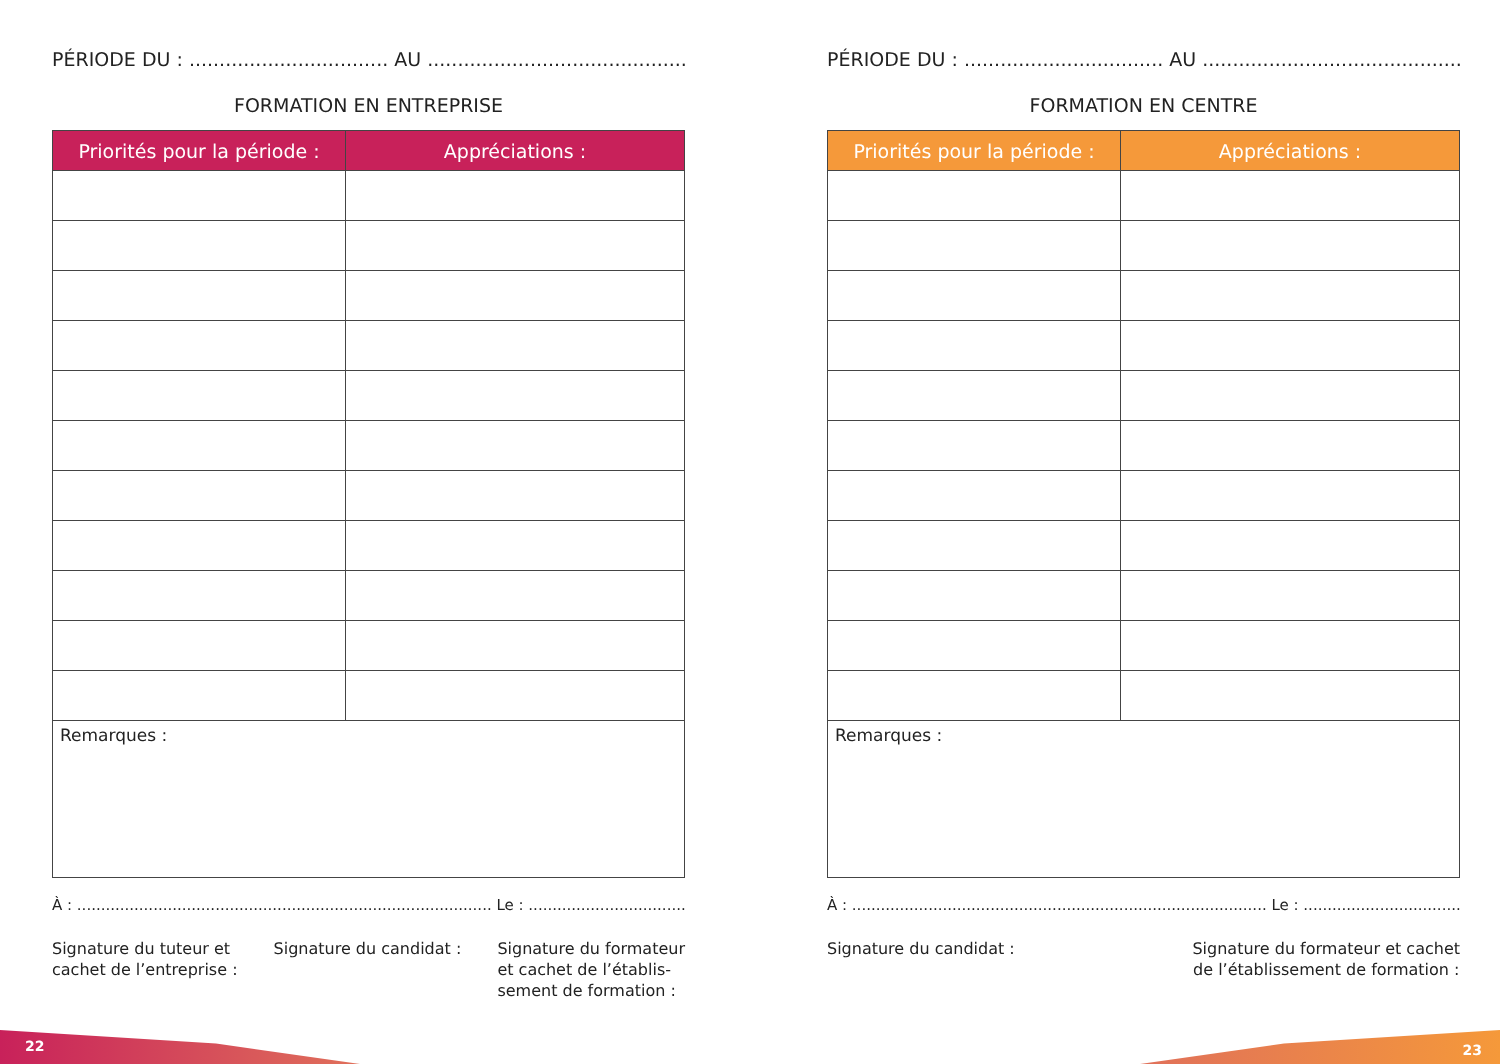PÉRIODE DU : ................................. AU ..............................................
FORMATION EN ENTREPRISE
| Priorités pour la période : | Appréciations : |
| --- | --- |
| Remarques : | |
À : ....................................................................................... Le : ...............................................
Signature du tuteur et
cachet de l’entreprise :
Signature du candidat : Signature du formateur
et cachet de l’établis-
sement de formation :
PÉRIODE DU : ................................. AU ..............................................
FORMATION EN CENTRE
| Priorités pour la période : | Appréciations : |
| --- | --- |
| Remarques : | |
À : ....................................................................................... Le : ...............................................
Signature du candidat : Signature du formateur et cachet
de l’établissement de formation :
22 23